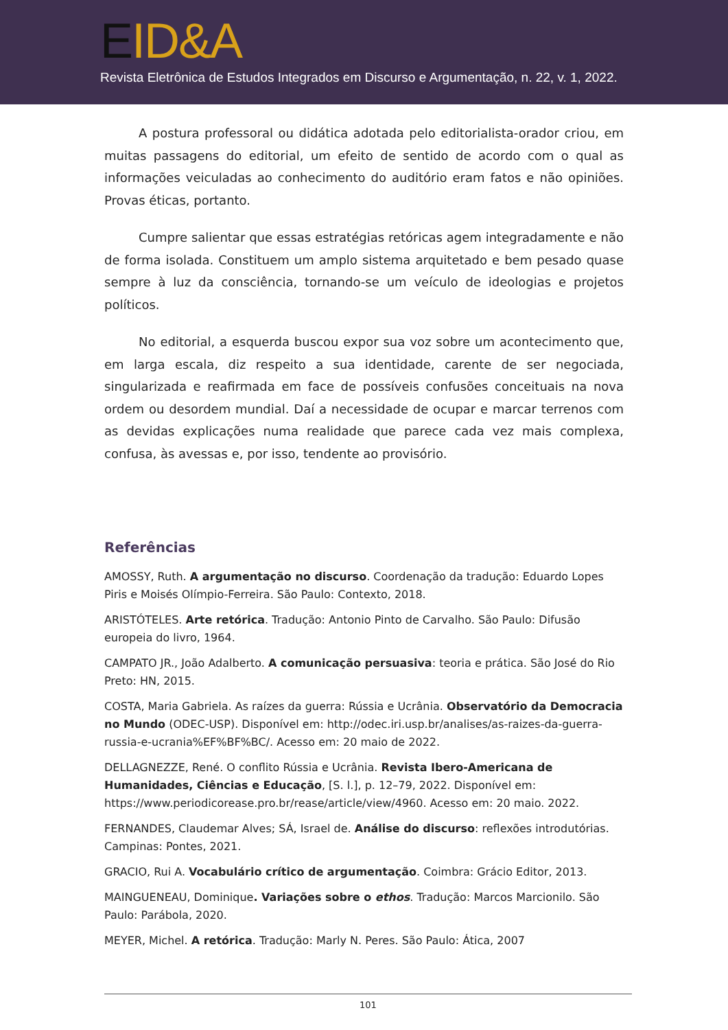EID&A
Revista Eletrônica de Estudos Integrados em Discurso e Argumentação, n. 22, v. 1, 2022.
A postura professoral ou didática adotada pelo editorialista-orador criou, em muitas passagens do editorial, um efeito de sentido de acordo com o qual as informações veiculadas ao conhecimento do auditório eram fatos e não opiniões. Provas éticas, portanto.
Cumpre salientar que essas estratégias retóricas agem integradamente e não de forma isolada. Constituem um amplo sistema arquitetado e bem pesado quase sempre à luz da consciência, tornando-se um veículo de ideologias e projetos políticos.
No editorial, a esquerda buscou expor sua voz sobre um acontecimento que, em larga escala, diz respeito a sua identidade, carente de ser negociada, singularizada e reafirmada em face de possíveis confusões conceituais na nova ordem ou desordem mundial. Daí a necessidade de ocupar e marcar terrenos com as devidas explicações numa realidade que parece cada vez mais complexa, confusa, às avessas e, por isso, tendente ao provisório.
Referências
AMOSSY, Ruth. A argumentação no discurso. Coordenação da tradução: Eduardo Lopes Piris e Moisés Olímpio-Ferreira. São Paulo: Contexto, 2018.
ARISTÓTELES. Arte retórica. Tradução: Antonio Pinto de Carvalho. São Paulo: Difusão europeia do livro, 1964.
CAMPATO JR., João Adalberto. A comunicação persuasiva: teoria e prática. São José do Rio Preto: HN, 2015.
COSTA, Maria Gabriela. As raízes da guerra: Rússia e Ucrânia. Observatório da Democracia no Mundo (ODEC-USP). Disponível em: http://odec.iri.usp.br/analises/as-raizes-da-guerra-russia-e-ucrania%EF%BF%BC/. Acesso em: 20 maio de 2022.
DELLAGNEZZE, René. O conflito Rússia e Ucrânia. Revista Ibero-Americana de Humanidades, Ciências e Educação, [S. l.], p. 12–79, 2022. Disponível em: https://www.periodicorease.pro.br/rease/article/view/4960. Acesso em: 20 maio. 2022.
FERNANDES, Claudemar Alves; SÁ, Israel de. Análise do discurso: reflexões introdutórias. Campinas: Pontes, 2021.
GRACIO, Rui A. Vocabulário crítico de argumentação. Coimbra: Grácio Editor, 2013.
MAINGUENEAU, Dominique. Variações sobre o ethos. Tradução: Marcos Marcionilo. São Paulo: Parábola, 2020.
MEYER, Michel. A retórica. Tradução: Marly N. Peres. São Paulo: Ática, 2007
101